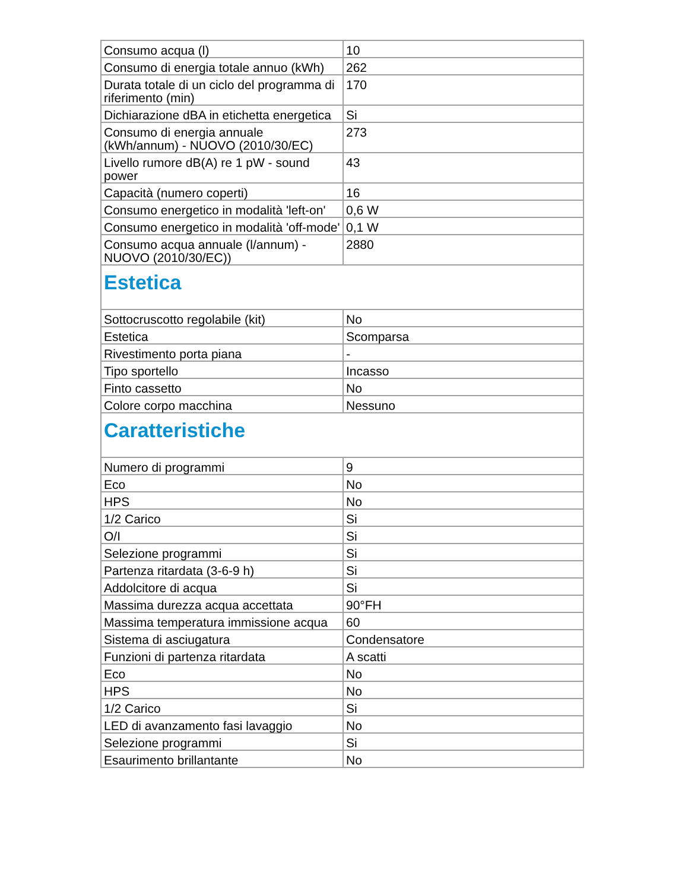| Consumo acqua (l) | 10 |
| Consumo di energia totale annuo (kWh) | 262 |
| Durata totale di un ciclo del programma di riferimento (min) | 170 |
| Dichiarazione dBA in etichetta energetica | Si |
| Consumo di energia annuale (kWh/annum) - NUOVO (2010/30/EC) | 273 |
| Livello rumore dB(A) re 1 pW - sound power | 43 |
| Capacità (numero coperti) | 16 |
| Consumo energetico in modalità 'left-on' | 0,6 W |
| Consumo energetico in modalità 'off-mode' | 0,1 W |
| Consumo acqua annuale (l/annum) - NUOVO (2010/30/EC)) | 2880 |
| Estetica | |
| Sottocruscotto regolabile (kit) | No |
| Estetica | Scomparsa |
| Rivestimento porta piana | - |
| Tipo sportello | Incasso |
| Finto cassetto | No |
| Colore corpo macchina | Nessuno |
| Caratteristiche | |
| Numero di programmi | 9 |
| Eco | No |
| HPS | No |
| 1/2 Carico | Si |
| O/I | Si |
| Selezione programmi | Si |
| Partenza ritardata (3-6-9 h) | Si |
| Addolcitore di acqua | Si |
| Massima durezza acqua accettata | 90°FH |
| Massima temperatura immissione acqua | 60 |
| Sistema di asciugatura | Condensatore |
| Funzioni di partenza ritardata | A scatti |
| Eco | No |
| HPS | No |
| 1/2 Carico | Si |
| LED di avanzamento fasi lavaggio | No |
| Selezione programmi | Si |
| Esaurimento brillantante | No |